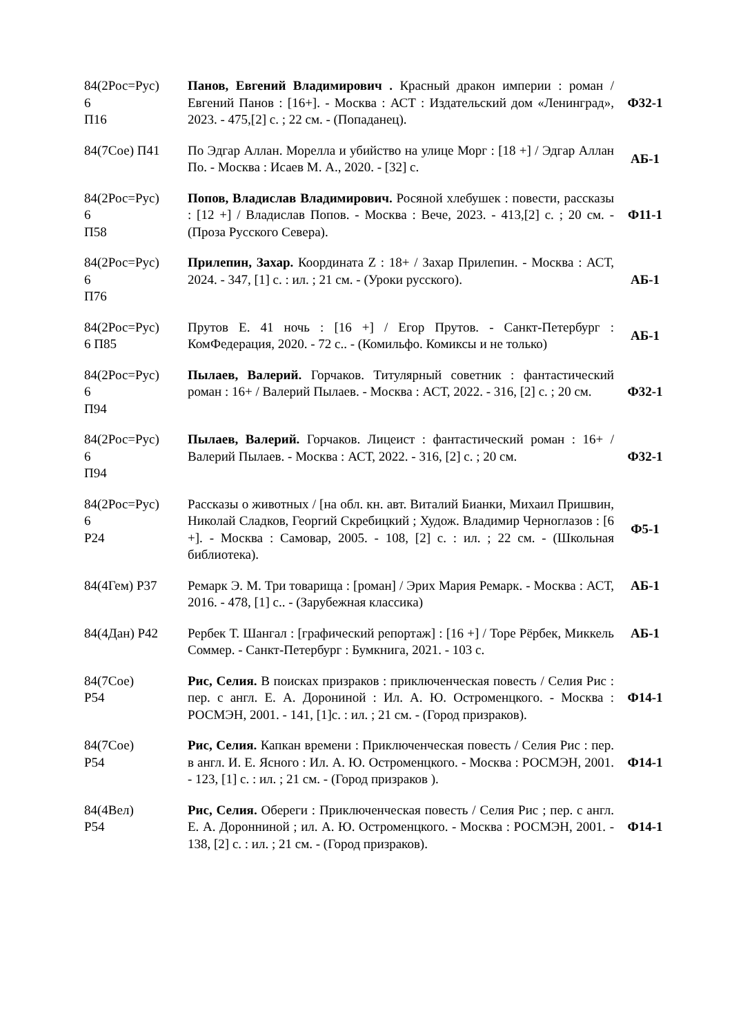| 84(2Рос=Рус) 6 П16 | Панов, Евгений Владимирович . Красный дракон империи : роман / Евгений Панов : [16+]. - Москва : АСТ : Издательский дом «Ленинград», 2023. - 475,[2] с. ; 22 см. - (Попаданец). | Ф32-1 |
| 84(7Сое) П41 | По Эдгар Аллан. Морелла и убийство на улице Морг : [18 +] / Эдгар Аллан По. - Москва : Исаев М. А., 2020. - [32] с. | АБ-1 |
| 84(2Рос=Рус) 6 П58 | Попов, Владислав Владимирович. Росяной хлебушек : повести, рассказы : [12 +] / Владислав Попов. - Москва : Вече, 2023. - 413,[2] с. ; 20 см. - (Проза Русского Севера). | Ф11-1 |
| 84(2Рос=Рус) 6 П76 | Прилепин, Захар. Координата Z : 18+ / Захар Прилепин. - Москва : АСТ, 2024. - 347, [1] с. : ил. ; 21 см. - (Уроки русского). | АБ-1 |
| 84(2Рос=Рус) 6 П85 | Прутов Е. 41 ночь : [16 +] / Егор Прутов. - Санкт-Петербург : КомФедерация, 2020. - 72 с.. - (Комильфо. Комиксы и не только) | АБ-1 |
| 84(2Рос=Рус) 6 П94 | Пылаев, Валерий. Горчаков. Титулярный советник : фантастический роман : 16+ / Валерий Пылаев. - Москва : АСТ, 2022. - 316, [2] с. ; 20 см. | Ф32-1 |
| 84(2Рос=Рус) 6 П94 | Пылаев, Валерий. Горчаков. Лицеист : фантастический роман : 16+ / Валерий Пылаев. - Москва : АСТ, 2022. - 316, [2] с. ; 20 см. | Ф32-1 |
| 84(2Рос=Рус) 6 Р24 | Рассказы о животных / [на обл. кн. авт. Виталий Бианки, Михаил Пришвин, Николай Сладков, Георгий Скребицкий ; Худож. Владимир Черноглазов : [6 +]. - Москва : Самовар, 2005. - 108, [2] с. : ил. ; 22 см. - (Школьная библиотека). | Ф5-1 |
| 84(4Гем) Р37 | Ремарк Э. М. Три товарища : [роман] / Эрих Мария Ремарк. - Москва : АСТ, 2016. - 478, [1] с.. - (Зарубежная классика) | АБ-1 |
| 84(4Дан) Р42 | Рербек Т. Шангал : [графический репортаж] : [16 +] / Торе Рёрбек, Миккель Соммер. - Санкт-Петербург : Бумкнига, 2021. - 103 с. | АБ-1 |
| 84(7Сое) Р54 | Рис, Селия. В поисках призраков : приключенческая повесть / Селия Рис : пер. с англ. Е. А. Дорониной : Ил. А. Ю. Остроменцкого. - Москва : РОСМЭН, 2001. - 141, [1]с. : ил. ; 21 см. - (Город призраков). | Ф14-1 |
| 84(7Сое) Р54 | Рис, Селия. Капкан времени : Приключенческая повесть / Селия Рис : пер. в англ. И. Е. Ясного : Ил. А. Ю. Остроменцкого. - Москва : РОСМЭН, 2001. - 123, [1] с. : ил. ; 21 см. - (Город призраков ). | Ф14-1 |
| 84(4Вел) Р54 | Рис, Селия. Обереги : Приключенческая повесть / Селия Рис ; пер. с англ. Е. А. Доронниной ; ил. А. Ю. Остроменцкого. - Москва : РОСМЭН, 2001. - 138, [2] с. : ил. ; 21 см. - (Город призраков). | Ф14-1 |